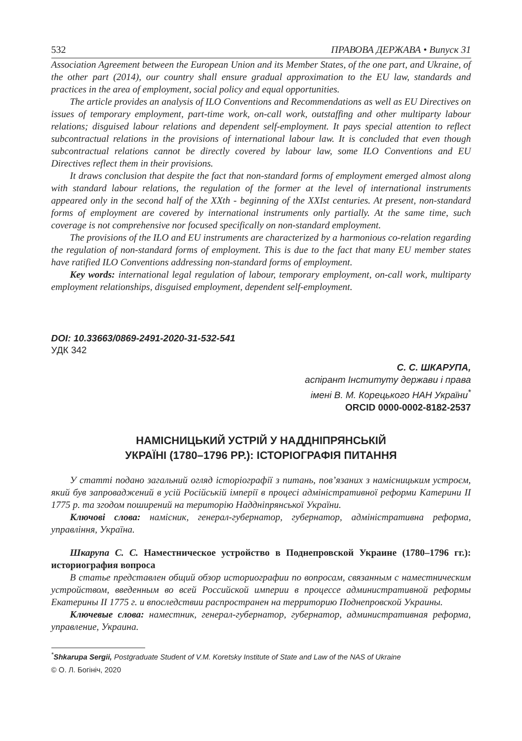532 ПРАВОВА ДЕРЖАВА • Випуск 31
Association Agreement between the European Union and its Member States, of the one part, and Ukraine, of the other part (2014), our country shall ensure gradual approximation to the EU law, standards and practices in the area of employment, social policy and equal opportunities.
The article provides an analysis of ILO Conventions and Recommendations as well as EU Directives on issues of temporary employment, part-time work, on-call work, outstaffing and other multiparty labour relations; disguised labour relations and dependent self-employment. It pays special attention to reflect subcontractual relations in the provisions of international labour law. It is concluded that even though subcontractual relations cannot be directly covered by labour law, some ILO Conventions and EU Directives reflect them in their provisions.
It draws conclusion that despite the fact that non-standard forms of employment emerged almost along with standard labour relations, the regulation of the former at the level of international instruments appeared only in the second half of the XXth - beginning of the XXIst centuries. At present, non-standard forms of employment are covered by international instruments only partially. At the same time, such coverage is not comprehensive nor focused specifically on non-standard employment.
The provisions of the ILO and EU instruments are characterized by a harmonious co-relation regarding the regulation of non-standard forms of employment. This is due to the fact that many EU member states have ratified ILO Conventions addressing non-standard forms of employment.
Key words: international legal regulation of labour, temporary employment, on-call work, multiparty employment relationships, disguised employment, dependent self-employment.
DOI: 10.33663/0869-2491-2020-31-532-541
УДК 342
С. С. ШКАРУПА,
аспірант Інституту держави і права
імені В. М. Корецького НАН України<sup>*</sup>
ORCID 0000-0002-8182-2537
НАМІСНИЦЬКИЙ УСТРІЙ У НАДДНІПРЯНСЬКІЙ
УКРАЇНІ (1780–1796 РР.): ІСТОРІОГРАФІЯ ПИТАННЯ
У статті подано загальний огляд історіографії з питань, пов’язаних з намісницьким устроєм, який був запроваджений в усій Російській імперії в процесі адміністративної реформи Катерини II 1775 р. та згодом поширений на територію Наддніпрянської України.
Ключові слова: намісник, генерал-губернатор, губернатор, адміністративна реформа, управління, Україна.
Шкарупа С. С. Наместническое устройство в Поднепровской Украине (1780–1796 гг.): историография вопроса
В статье представлен общий обзор историографии по вопросам, связанным с наместническим устройством, введенным во всей Российской империи в процессе административной реформы Екатерины II 1775 г. и впоследствии распространен на территорию Поднепровской Украины.
Ключевые слова: наместник, генерал-губернатор, губернатор, административная реформа, управление, Украина.
<sup>*</sup> Shkarupa Sergii, Postgraduate Student of V.M. Koretsky Institute of State and Law of the NAS of Ukraine
© О. Л. Богініч, 2020